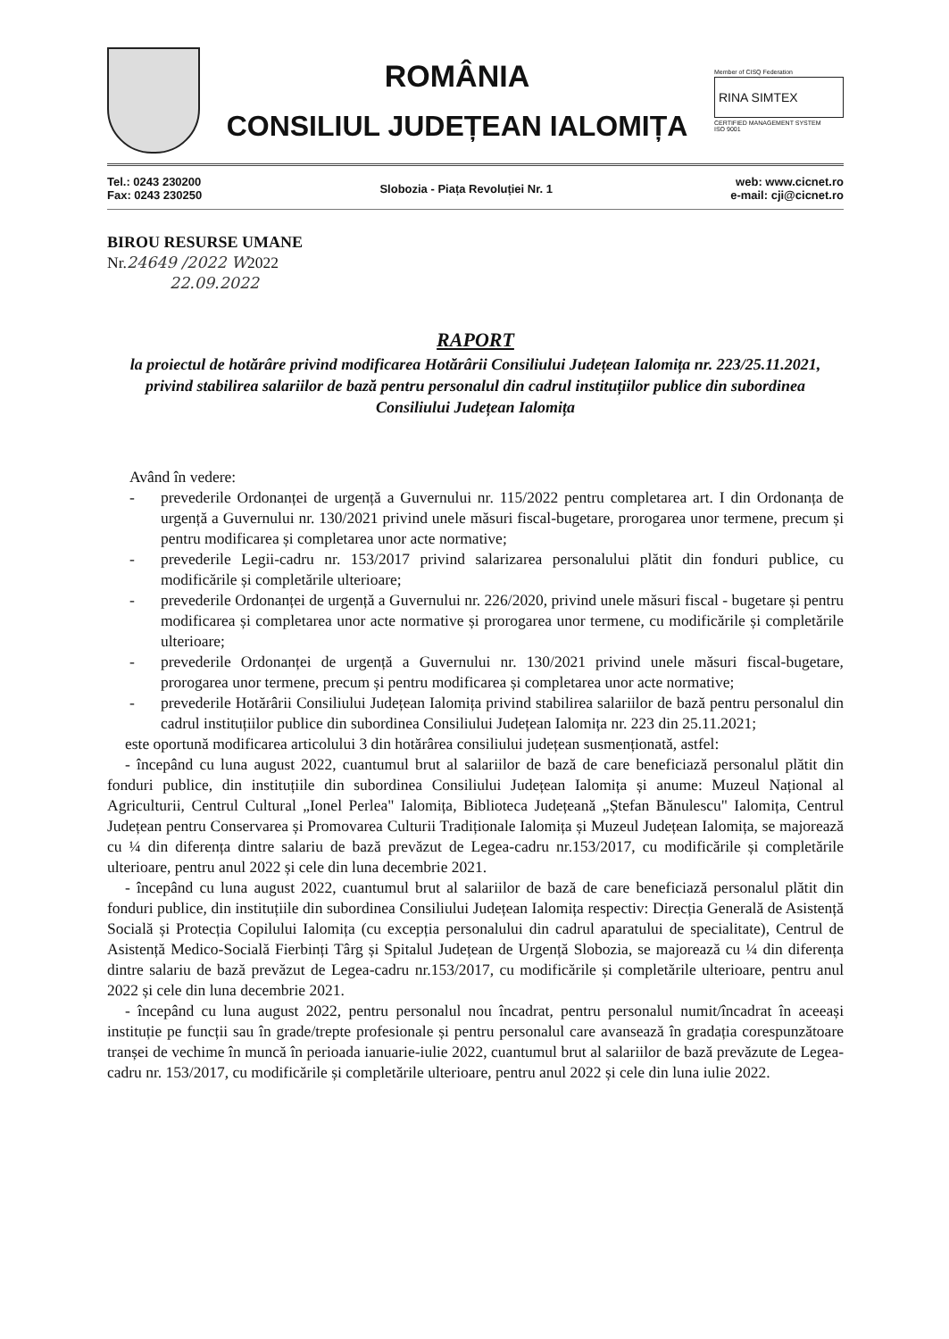ROMÂNIA
CONSILIUL JUDEȚEAN IALOMIȚA
Member of CISQ Federation
RINA SIMTEX
CERTIFIED MANAGEMENT SYSTEM
ISO 9001
Tel.: 0243 230200
Fax: 0243 230250
Slobozia - Piața Revoluției Nr. 1
web: www.cicnet.ro
e-mail: cji@cicnet.ro
BIROU RESURSE UMANE
Nr.24649 /2022 W2022
22.09.2022
RAPORT
la proiectul de hotărâre privind modificarea Hotărârii Consiliului Județean Ialomița nr. 223/25.11.2021, privind stabilirea salariilor de bază pentru personalul din cadrul instituțiilor publice din subordinea Consiliului Județean Ialomița
Având în vedere:
- prevederile Ordonanței de urgență a Guvernului nr. 115/2022 pentru completarea art. I din Ordonanța de urgență a Guvernului nr. 130/2021 privind unele măsuri fiscal-bugetare, prorogarea unor termene, precum și pentru modificarea și completarea unor acte normative;
- prevederile Legii-cadru nr. 153/2017 privind salarizarea personalului plătit din fonduri publice, cu modificările și completările ulterioare;
- prevederile Ordonanței de urgență a Guvernului nr. 226/2020, privind unele măsuri fiscal - bugetare și pentru modificarea și completarea unor acte normative și prorogarea unor termene, cu modificările și completările ulterioare;
- prevederile Ordonanței de urgență a Guvernului nr. 130/2021 privind unele măsuri fiscal-bugetare, prorogarea unor termene, precum și pentru modificarea și completarea unor acte normative;
- prevederile Hotărârii Consiliului Județean Ialomița privind stabilirea salariilor de bază pentru personalul din cadrul instituțiilor publice din subordinea Consiliului Județean Ialomița nr. 223 din 25.11.2021;
este oportună modificarea articolului 3 din hotărârea consiliului județean susmenționată, astfel:
- începând cu luna august 2022, cuantumul brut al salariilor de bază de care beneficiază personalul plătit din fonduri publice, din instituțiile din subordinea Consiliului Județean Ialomița și anume: Muzeul Național al Agriculturii, Centrul Cultural „Ionel Perlea" Ialomița, Biblioteca Județeană „Ștefan Bănulescu" Ialomița, Centrul Județean pentru Conservarea și Promovarea Culturii Tradiționale Ialomița și Muzeul Județean Ialomița, se majorează cu ¼ din diferența dintre salariu de bază prevăzut de Legea-cadru nr.153/2017, cu modificările și completările ulterioare, pentru anul 2022 și cele din luna decembrie 2021.
- începând cu luna august 2022, cuantumul brut al salariilor de bază de care beneficiază personalul plătit din fonduri publice, din instituțiile din subordinea Consiliului Județean Ialomița respectiv: Direcția Generală de Asistență Socială și Protecția Copilului Ialomița (cu excepția personalului din cadrul aparatului de specialitate), Centrul de Asistență Medico-Socială Fierbinți Târg și Spitalul Județean de Urgență Slobozia, se majorează cu ¼ din diferența dintre salariu de bază prevăzut de Legea-cadru nr.153/2017, cu modificările și completările ulterioare, pentru anul 2022 și cele din luna decembrie 2021.
- începând cu luna august 2022, pentru personalul nou încadrat, pentru personalul numit/încadrat în aceeași instituție pe funcții sau în grade/trepte profesionale și pentru personalul care avansează în gradația corespunzătoare tranșei de vechime în muncă în perioada ianuarie-iulie 2022, cuantumul brut al salariilor de bază prevăzute de Legea-cadru nr. 153/2017, cu modificările și completările ulterioare, pentru anul 2022 și cele din luna iulie 2022.